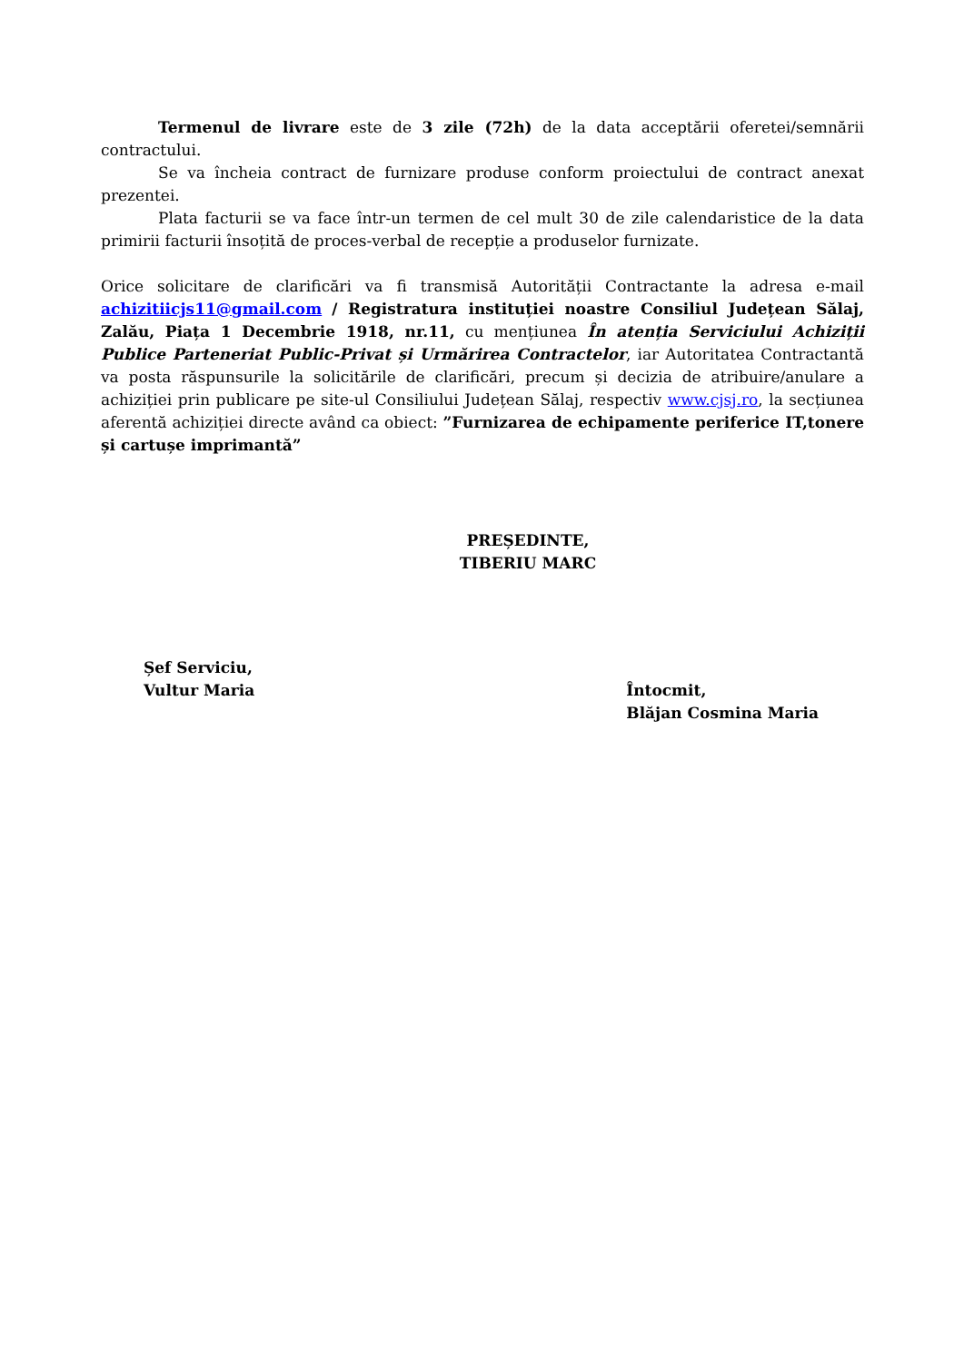Termenul de livrare este de 3 zile (72h) de la data acceptării oferetei/semnării contractului.
Se va încheia contract de furnizare produse conform proiectului de contract anexat prezentei.
Plata facturii se va face într-un termen de cel mult 30 de zile calendaristice de la data primirii facturii însoțită de proces-verbal de recepție a produselor furnizate.
Orice solicitare de clarificări va fi transmisă Autorității Contractante la adresa e-mail achizitiicjs11@gmail.com / Registratura instituției noastre Consiliul Județean Sălaj, Zalău, Piața 1 Decembrie 1918, nr.11, cu mențiunea În atenția Serviciului Achiziții Publice Parteneriat Public-Privat și Urmărirea Contractelor, iar Autoritatea Contractantă va posta răspunsurile la solicitările de clarificări, precum și decizia de atribuire/anulare a achiziției prin publicare pe site-ul Consiliului Județean Sălaj, respectiv www.cjsj.ro, la secțiunea aferentă achiziției directe având ca obiect: ”Furnizarea de echipamente periferice IT,tonere și cartușe imprimantă”
PREȘEDINTE,
TIBERIU MARC
Șef Serviciu,
Vultur Maria
Întocmit,
Blăjan Cosmina Maria